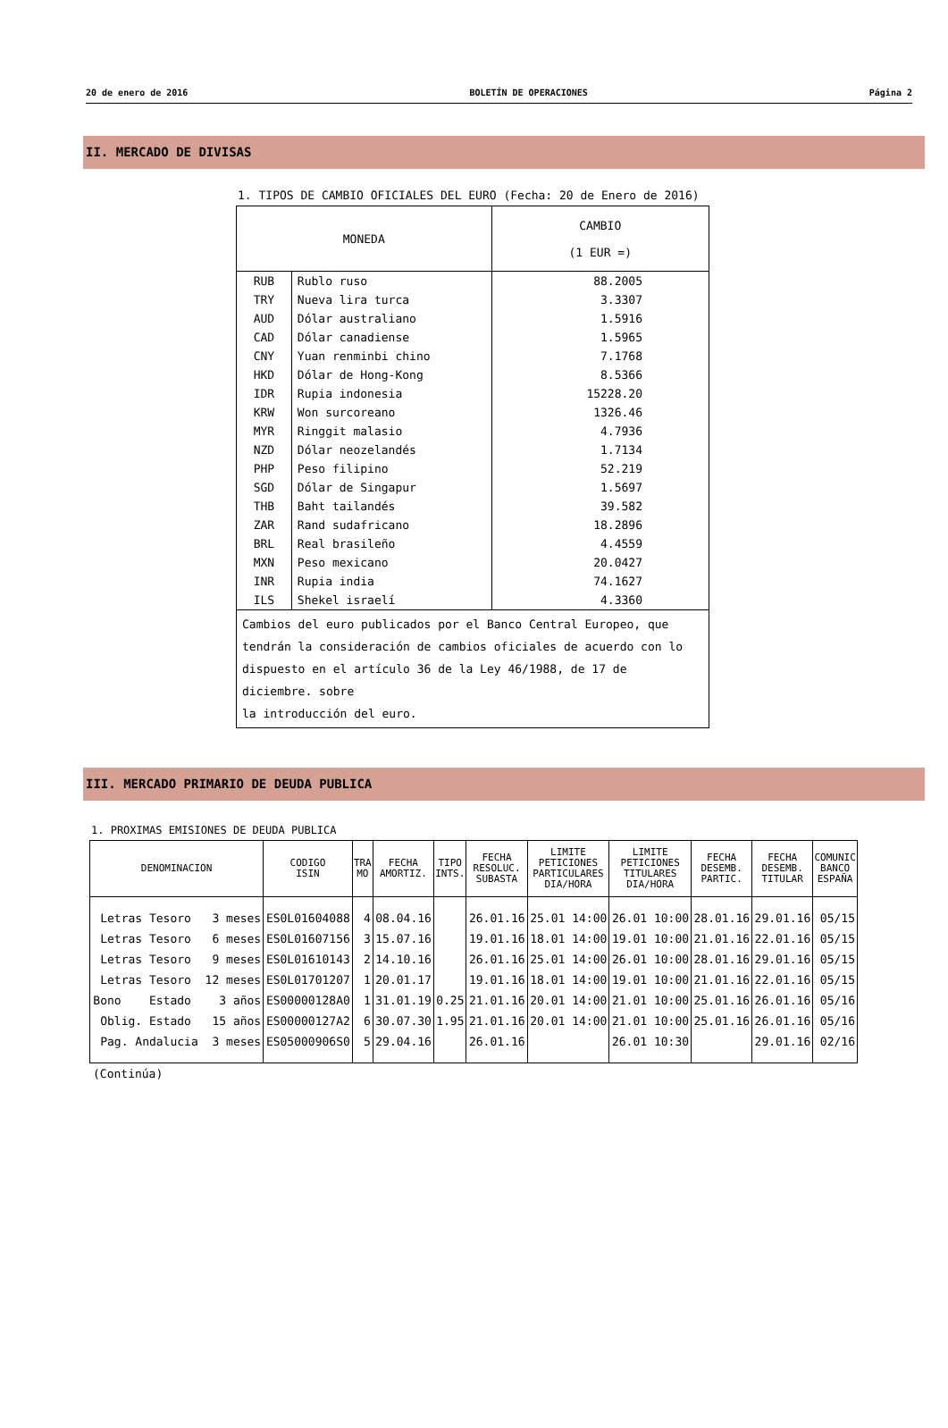20 de enero de 2016 BOLETÍN DE OPERACIONES Página 2
II. MERCADO DE DIVISAS
1. TIPOS DE CAMBIO OFICIALES DEL EURO (Fecha: 20 de Enero de 2016)
| MONEDA | | CAMBIO (1 EUR =) |
| --- | --- | --- |
| RUB | Rublo ruso | 88.2005 |
| TRY | Nueva lira turca | 3.3307 |
| AUD | Dólar australiano | 1.5916 |
| CAD | Dólar canadiense | 1.5965 |
| CNY | Yuan renminbi chino | 7.1768 |
| HKD | Dólar de Hong-Kong | 8.5366 |
| IDR | Rupia indonesia | 15228.20 |
| KRW | Won surcoreano | 1326.46 |
| MYR | Ringgit malasio | 4.7936 |
| NZD | Dólar neozelandés | 1.7134 |
| PHP | Peso filipino | 52.219 |
| SGD | Dólar de Singapur | 1.5697 |
| THB | Baht tailandés | 39.582 |
| ZAR | Rand sudafricano | 18.2896 |
| BRL | Real brasileño | 4.4559 |
| MXN | Peso mexicano | 20.0427 |
| INR | Rupia india | 74.1627 |
| ILS | Shekel israelí | 4.3360 |
| Cambios del euro publicados por el Banco Central Europeo, que tendrán la consideración de cambios oficiales de acuerdo con lo dispuesto en el artículo 36 de la Ley 46/1988, de 17 de diciembre. sobre la introducción del euro. | | |
III. MERCADO PRIMARIO DE DEUDA PUBLICA
1. PROXIMAS EMISIONES DE DEUDA PUBLICA
| DENOMINACION | CODIGO ISIN | TRA MO | FECHA AMORTIZ. | TIPO INTS. | FECHA RESOLUC. SUBASTA | LIMITE PETICIONES PARTICULARES DIA/HORA | LIMITE PETICIONES TITULARES DIA/HORA | FECHA DESEMB. PARTIC. | FECHA DESEMB. TITULAR | COMUNIC BANCO ESPAÑA |
| --- | --- | --- | --- | --- | --- | --- | --- | --- | --- | --- |
| Letras Tesoro 3 meses | ES0L01604088 | 4 | 08.04.16 | | 26.01.16 | 25.01 14:00 | 26.01 10:00 | 28.01.16 | 29.01.16 | 05/15 |
| Letras Tesoro 6 meses | ES0L01607156 | 3 | 15.07.16 | | 19.01.16 | 18.01 14:00 | 19.01 10:00 | 21.01.16 | 22.01.16 | 05/15 |
| Letras Tesoro 9 meses | ES0L01610143 | 2 | 14.10.16 | | 26.01.16 | 25.01 14:00 | 26.01 10:00 | 28.01.16 | 29.01.16 | 05/15 |
| Letras Tesoro 12 meses | ES0L01701207 | 1 | 20.01.17 | | 19.01.16 | 18.01 14:00 | 19.01 10:00 | 21.01.16 | 22.01.16 | 05/15 |
| Bono Estado 3 años | ES00000128A0 | 1 | 31.01.19 | 0.25 | 21.01.16 | 20.01 14:00 | 21.01 10:00 | 25.01.16 | 26.01.16 | 05/16 |
| Oblig. Estado 15 años | ES00000127A2 | 6 | 30.07.30 | 1.95 | 21.01.16 | 20.01 14:00 | 21.01 10:00 | 25.01.16 | 26.01.16 | 05/16 |
| Pag. Andalucia 3 meses | ES05000906S0 | 5 | 29.04.16 | | 26.01.16 | | 26.01 10:30 | | 29.01.16 | 02/16 |
(Continúa)